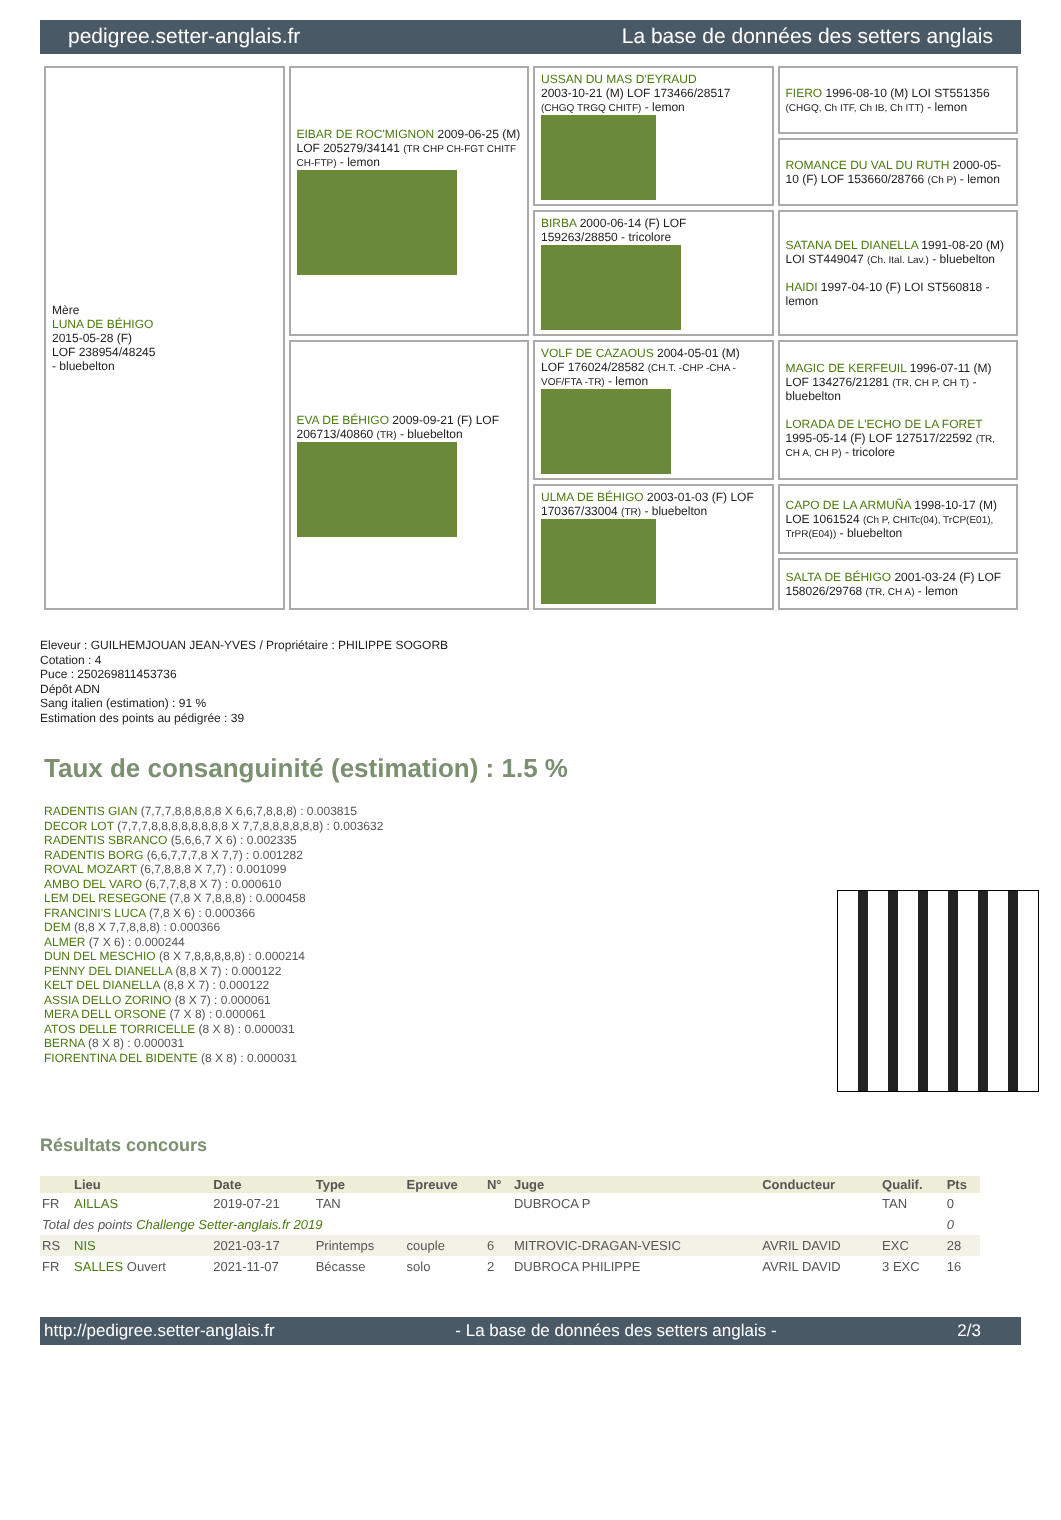pedigree.setter-anglais.fr La base de données des setters anglais
| Mère LUNA DE BÉHIGO 2015-05-28 (F) LOF 238954/48245 - bluebelton | EIBAR DE ROC'MIGNON 2009-06-25 (M) LOF 205279/34141 (TR CHP CH-FGT CHITF CH-FTP) - lemon | USSAN DU MAS D'EYRAUD 2003-10-21 (M) LOF 173466/28517 (CHGQ TRGQ CHITF) - lemon | FIERO 1996-08-10 (M) LOI ST551356 (CHGQ, Ch ITF, Ch IB, Ch ITT) - lemon |
| | | | ROMANCE DU VAL DU RUTH 2000-05-10 (F) LOF 153660/28766 (Ch P) - lemon |
| | | BIRBA 2000-06-14 (F) LOF 159263/28850 - tricolore | SATANA DEL DIANELLA 1991-08-20 (M) LOI ST449047 (Ch. Ital. Lav.) - bluebelton HAIDI 1997-04-10 (F) LOI ST560818 - lemon |
| | EVA DE BÉHIGO 2009-09-21 (F) LOF 206713/40860 (TR) - bluebelton | VOLF DE CAZAOUS 2004-05-01 (M) LOF 176024/28582 (CH.T. -CHP -CHA -VOF/FTA -TR) - lemon | MAGIC DE KERFEUIL 1996-07-11 (M) LOF 134276/21281 (TR, CH P, CH T) - bluebelton LORADA DE L'ECHO DE LA FORET 1995-05-14 (F) LOF 127517/22592 (TR, CH A, CH P) - tricolore |
| | | ULMA DE BÉHIGO 2003-01-03 (F) LOF 170367/33004 (TR) - bluebelton | CAPO DE LA ARMUÑA 1998-10-17 (M) LOE 1061524 (Ch P, CHITc(04), TrCP(E01), TrPR(E04)) - bluebelton |
| | | | SALTA DE BÉHIGO 2001-03-24 (F) LOF 158026/29768 (TR, CH A) - lemon |
Eleveur : GUILHEMJOUAN JEAN-YVES / Propriétaire : PHILIPPE SOGORB
Cotation : 4
Puce : 250269811453736
Dépôt ADN
Sang italien (estimation) : 91 %
Estimation des points au pédigrée : 39
Taux de consanguinité (estimation) : 1.5 %
RADENTIS GIAN (7,7,7,8,8,8,8,8 X 6,6,7,8,8,8) : 0.003815
DECOR LOT (7,7,7,8,8,8,8,8,8,8,8 X 7,7,8,8,8,8,8,8) : 0.003632
RADENTIS SBRANCO (5,6,6,7 X 6) : 0.002335
RADENTIS BORG (6,6,7,7,7,8 X 7,7) : 0.001282
ROVAL MOZART (6,7,8,8,8 X 7,7) : 0.001099
AMBO DEL VARO (6,7,7,8,8 X 7) : 0.000610
LEM DEL RESEGONE (7,8 X 7,8,8,8) : 0.000458
FRANCINI'S LUCA (7,8 X 6) : 0.000366
DEM (8,8 X 7,7,8,8,8) : 0.000366
ALMER (7 X 6) : 0.000244
DUN DEL MESCHIO (8 X 7,8,8,8,8,8) : 0.000214
PENNY DEL DIANELLA (8,8 X 7) : 0.000122
KELT DEL DIANELLA (8,8 X 7) : 0.000122
ASSIA DELLO ZORINO (8 X 7) : 0.000061
MERA DELL ORSONE (7 X 8) : 0.000061
ATOS DELLE TORRICELLE (8 X 8) : 0.000031
BERNA (8 X 8) : 0.000031
FIORENTINA DEL BIDENTE (8 X 8) : 0.000031
Résultats concours
| | Lieu | Date | Type | Epreuve | N° | Juge | Conducteur | Qualif. | Pts |
| --- | --- | --- | --- | --- | --- | --- | --- | --- | --- |
| FR | AILLAS | 2019-07-21 | TAN | | | DUBROCA P | | TAN | 0 |
| Total des points Challenge Setter-anglais.fr 2019 | | | | | | | | | 0 |
| RS | NIS | 2021-03-17 | Printemps | couple | 6 | MITROVIC-DRAGAN-VESIC | AVRIL DAVID | EXC | 28 |
| FR | SALLES Ouvert | 2021-11-07 | Bécasse | solo | 2 | DUBROCA PHILIPPE | AVRIL DAVID | 3 EXC | 16 |
http://pedigree.setter-anglais.fr - La base de données des setters anglais - 2/3